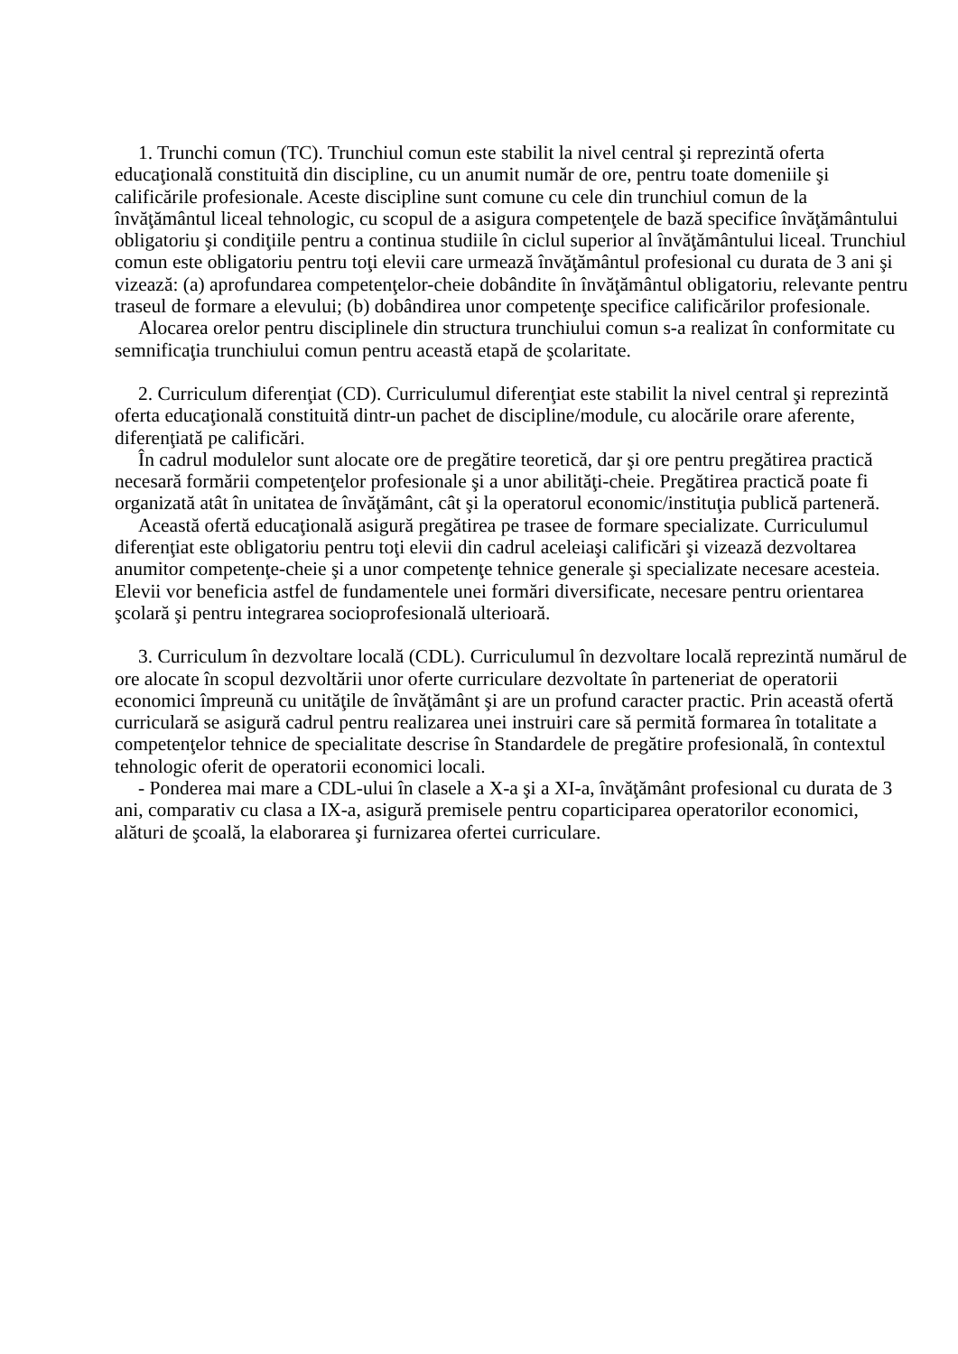1. Trunchi comun (TC). Trunchiul comun este stabilit la nivel central şi reprezintă oferta educaţională constituită din discipline, cu un anumit număr de ore, pentru toate domeniile şi calificările profesionale. Aceste discipline sunt comune cu cele din trunchiul comun de la învăţământul liceal tehnologic, cu scopul de a asigura competenţele de bază specifice învăţământului obligatoriu şi condiţiile pentru a continua studiile în ciclul superior al învăţământului liceal. Trunchiul comun este obligatoriu pentru toţi elevii care urmează învăţământul profesional cu durata de 3 ani şi vizează: (a) aprofundarea competenţelor-cheie dobândite în învăţământul obligatoriu, relevante pentru traseul de formare a elevului; (b) dobândirea unor competenţe specifice calificărilor profesionale.
Alocarea orelor pentru disciplinele din structura trunchiului comun s-a realizat în conformitate cu semnificaţia trunchiului comun pentru această etapă de şcolaritate.
2. Curriculum diferenţiat (CD). Curriculumul diferenţiat este stabilit la nivel central şi reprezintă oferta educaţională constituită dintr-un pachet de discipline/module, cu alocările orare aferente, diferenţiată pe calificări.
În cadrul modulelor sunt alocate ore de pregătire teoretică, dar şi ore pentru pregătirea practică necesară formării competenţelor profesionale şi a unor abilităţi-cheie. Pregătirea practică poate fi organizată atât în unitatea de învăţământ, cât şi la operatorul economic/instituţia publică parteneră.
Această ofertă educaţională asigură pregătirea pe trasee de formare specializate. Curriculumul diferenţiat este obligatoriu pentru toţi elevii din cadrul aceleiaşi calificări şi vizează dezvoltarea anumitor competenţe-cheie şi a unor competenţe tehnice generale şi specializate necesare acesteia. Elevii vor beneficia astfel de fundamentele unei formări diversificate, necesare pentru orientarea şcolară şi pentru integrarea socioprofesională ulterioară.
3. Curriculum în dezvoltare locală (CDL). Curriculumul în dezvoltare locală reprezintă numărul de ore alocate în scopul dezvoltării unor oferte curriculare dezvoltate în parteneriat de operatorii economici împreună cu unităţile de învăţământ şi are un profund caracter practic. Prin această ofertă curriculară se asigură cadrul pentru realizarea unei instruiri care să permită formarea în totalitate a competenţelor tehnice de specialitate descrise în Standardele de pregătire profesională, în contextul tehnologic oferit de operatorii economici locali.
- Ponderea mai mare a CDL-ului în clasele a X-a şi a XI-a, învăţământ profesional cu durata de 3 ani, comparativ cu clasa a IX-a, asigură premisele pentru coparticiparea operatorilor economici, alături de şcoală, la elaborarea şi furnizarea ofertei curriculare.